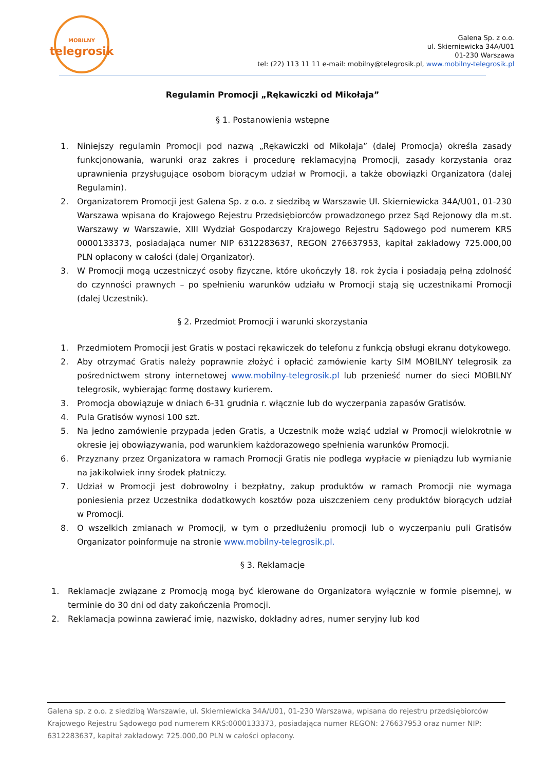MOBILNY
telegrosik
Galena Sp. z o.o.
ul. Skierniewicka 34A/U01
01-230 Warszawa
tel: (22) 113 11 11 e-mail: mobilny@telegrosik.pl, www.mobilny-telegrosik.pl
Regulamin Promocji „Rękawiczki od Mikołaja”
§ 1. Postanowienia wstępne
1. Niniejszy regulamin Promocji pod nazwą „Rękawiczki od Mikołaja” (dalej Promocja) określa zasady funkcjonowania, warunki oraz zakres i procedurę reklamacyjną Promocji, zasady korzystania oraz uprawnienia przysługujące osobom biorącym udział w Promocji, a także obowiązki Organizatora (dalej Regulamin).
2. Organizatorem Promocji jest Galena Sp. z o.o. z siedzibą w Warszawie Ul. Skierniewicka 34A/U01, 01-230 Warszawa wpisana do Krajowego Rejestru Przedsiębiorców prowadzonego przez Sąd Rejonowy dla m.st. Warszawy w Warszawie, XIII Wydział Gospodarczy Krajowego Rejestru Sądowego pod numerem KRS 0000133373, posiadająca numer NIP 6312283637, REGON 276637953, kapitał zakładowy 725.000,00 PLN opłacony w całości (dalej Organizator).
3. W Promocji mogą uczestniczyć osoby fizyczne, które ukończyły 18. rok życia i posiadają pełną zdolność do czynności prawnych – po spełnieniu warunków udziału w Promocji stają się uczestnikami Promocji (dalej Uczestnik).
§ 2. Przedmiot Promocji i warunki skorzystania
1. Przedmiotem Promocji jest Gratis w postaci rękawiczek do telefonu z funkcją obsługi ekranu dotykowego.
2. Aby otrzymać Gratis należy poprawnie złożyć i opłacić zamówienie karty SIM MOBILNY telegrosik za pośrednictwem strony internetowej www.mobilny-telegrosik.pl lub przenieść numer do sieci MOBILNY telegrosik, wybierając formę dostawy kurierem.
3. Promocja obowiązuje w dniach 6-31 grudnia r. włącznie lub do wyczerpania zapasów Gratisów.
4. Pula Gratisów wynosi 100 szt.
5. Na jedno zamówienie przypada jeden Gratis, a Uczestnik może wziąć udział w Promocji wielokrotnie w okresie jej obowiązywania, pod warunkiem każdorazowego spełnienia warunków Promocji.
6. Przyznany przez Organizatora w ramach Promocji Gratis nie podlega wypłacie w pieniądzu lub wymianie na jakikolwiek inny środek płatniczy.
7. Udział w Promocji jest dobrowolny i bezpłatny, zakup produktów w ramach Promocji nie wymaga poniesienia przez Uczestnika dodatkowych kosztów poza uiszczeniem ceny produktów biorących udział w Promocji.
8. O wszelkich zmianach w Promocji, w tym o przedłużeniu promocji lub o wyczerpaniu puli Gratisów Organizator poinformuje na stronie www.mobilny-telegrosik.pl.
§ 3. Reklamacje
1. Reklamacje związane z Promocją mogą być kierowane do Organizatora wyłącznie w formie pisemnej, w terminie do 30 dni od daty zakończenia Promocji.
2. Reklamacja powinna zawierać imię, nazwisko, dokładny adres, numer seryjny lub kod
Galena sp. z o.o. z siedzibą Warszawie, ul. Skierniewicka 34A/U01, 01-230 Warszawa, wpisana do rejestru przedsiębiorców Krajowego Rejestru Sądowego pod numerem KRS:0000133373, posiadająca numer REGON: 276637953 oraz numer NIP: 6312283637, kapitał zakładowy: 725.000,00 PLN w całości opłacony.